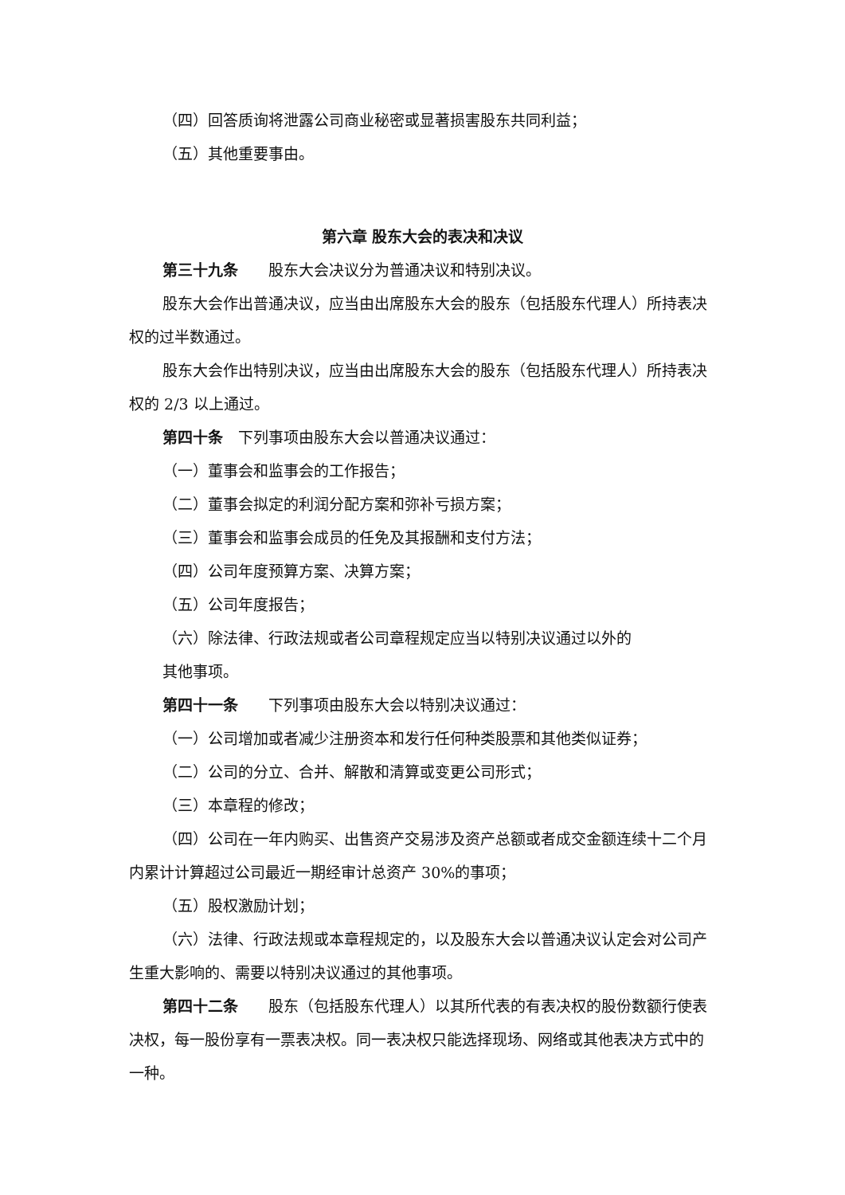（四）回答质询将泄露公司商业秘密或显著损害股东共同利益；
（五）其他重要事由。
第六章 股东大会的表决和决议
第三十九条　　股东大会决议分为普通决议和特别决议。
股东大会作出普通决议，应当由出席股东大会的股东（包括股东代理人）所持表决权的过半数通过。
股东大会作出特别决议，应当由出席股东大会的股东（包括股东代理人）所持表决权的 2/3 以上通过。
第四十条　下列事项由股东大会以普通决议通过：
（一）董事会和监事会的工作报告；
（二）董事会拟定的利润分配方案和弥补亏损方案；
（三）董事会和监事会成员的任免及其报酬和支付方法；
（四）公司年度预算方案、决算方案；
（五）公司年度报告；
（六）除法律、行政法规或者公司章程规定应当以特别决议通过以外的
其他事项。
第四十一条　　下列事项由股东大会以特别决议通过：
（一）公司增加或者减少注册资本和发行任何种类股票和其他类似证券；
（二）公司的分立、合并、解散和清算或变更公司形式；
（三）本章程的修改；
（四）公司在一年内购买、出售资产交易涉及资产总额或者成交金额连续十二个月内累计计算超过公司最近一期经审计总资产 30%的事项；
（五）股权激励计划；
（六）法律、行政法规或本章程规定的，以及股东大会以普通决议认定会对公司产生重大影响的、需要以特别决议通过的其他事项。
第四十二条　　股东（包括股东代理人）以其所代表的有表决权的股份数额行使表决权，每一股份享有一票表决权。同一表决权只能选择现场、网络或其他表决方式中的一种。